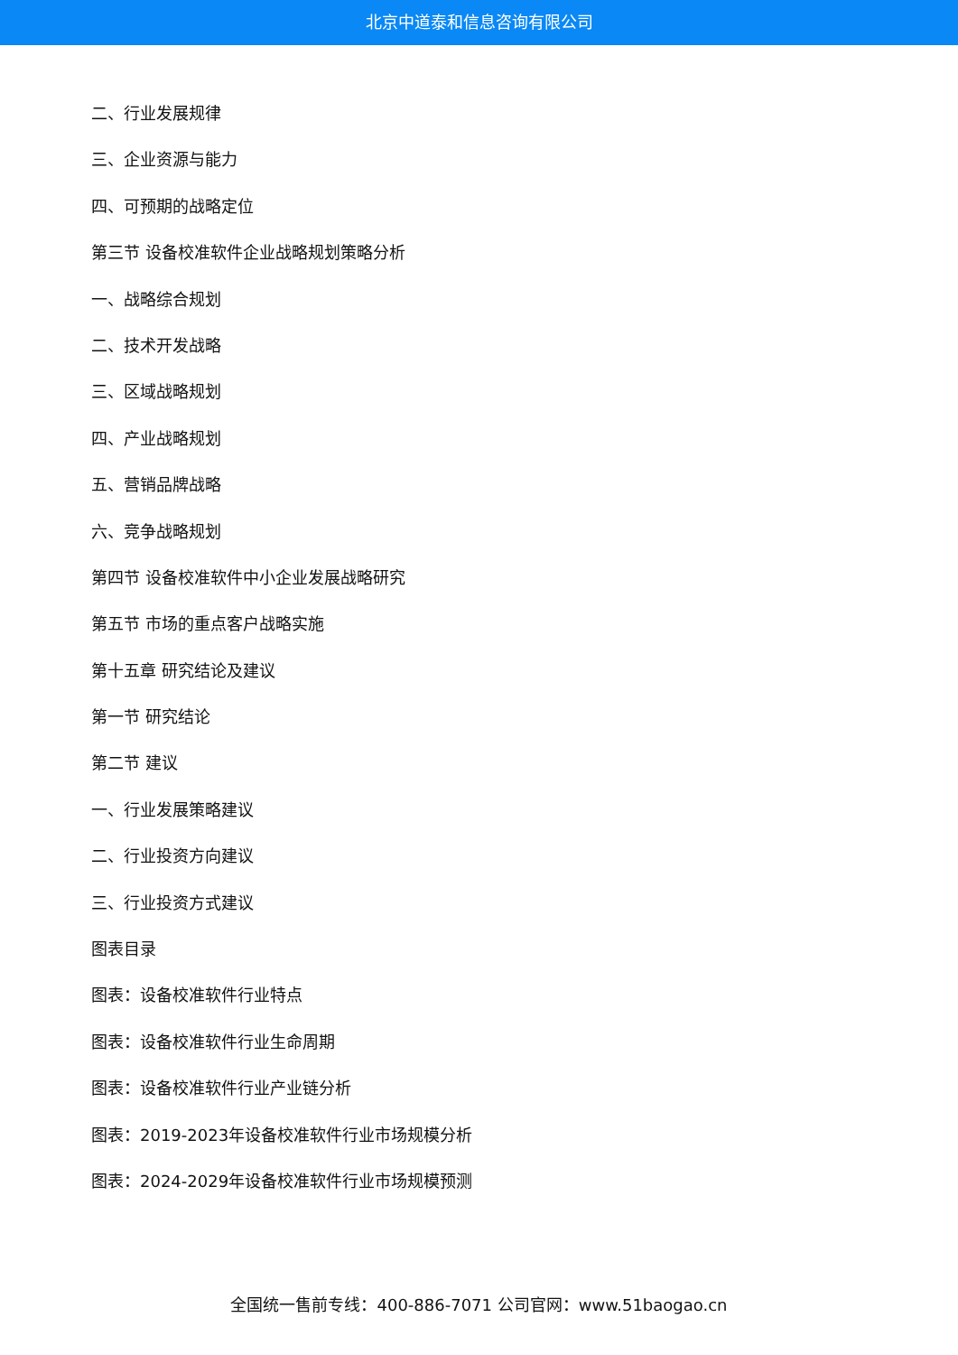北京中道泰和信息咨询有限公司
二、行业发展规律
三、企业资源与能力
四、可预期的战略定位
第三节 设备校准软件企业战略规划策略分析
一、战略综合规划
二、技术开发战略
三、区域战略规划
四、产业战略规划
五、营销品牌战略
六、竞争战略规划
第四节 设备校准软件中小企业发展战略研究
第五节 市场的重点客户战略实施
第十五章 研究结论及建议
第一节 研究结论
第二节 建议
一、行业发展策略建议
二、行业投资方向建议
三、行业投资方式建议
图表目录
图表：设备校准软件行业特点
图表：设备校准软件行业生命周期
图表：设备校准软件行业产业链分析
图表：2019-2023年设备校准软件行业市场规模分析
图表：2024-2029年设备校准软件行业市场规模预测
全国统一售前专线：400-886-7071 公司官网：www.51baogao.cn